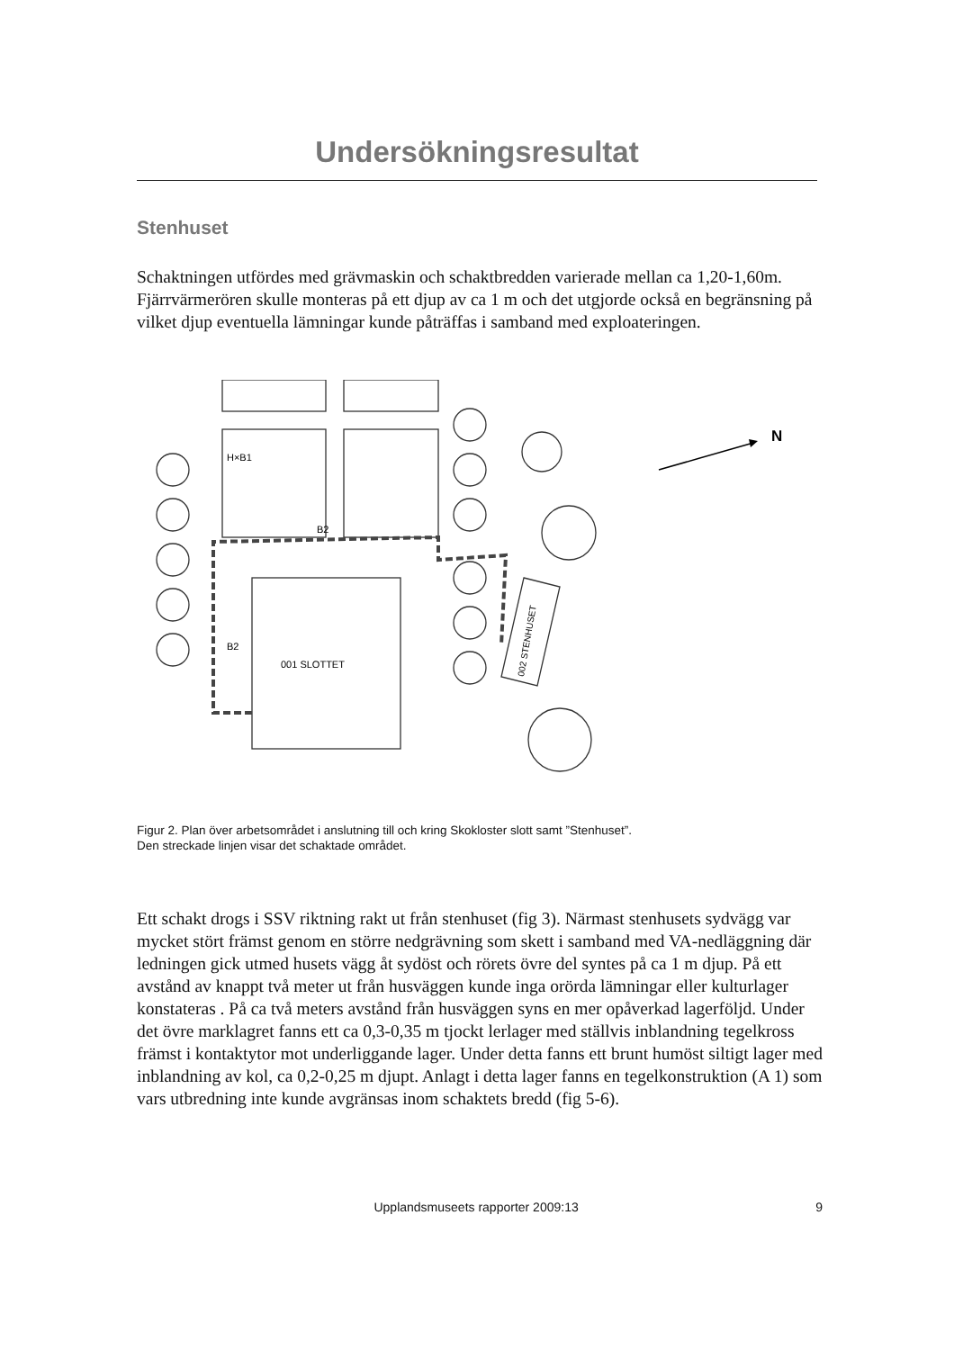Undersökningsresultat
Stenhuset
Schaktningen utfördes med grävmaskin och schaktbredden varierade mellan ca 1,20-1,60m. Fjärrvärmerören skulle monteras på ett djup av ca 1 m och det utgjorde också en begränsning på vilket djup eventuella lämningar kunde påträffas i samband med exploateringen.
001 SLOTTET
002 STENHUSET
H×B1
B2
B2
N
Figur 2. Plan över arbetsområdet i anslutning till och kring Skokloster slott samt ”Stenhuset”.
Den streckade linjen visar det schaktade området.
Ett schakt drogs i SSV riktning rakt ut från stenhuset (fig 3). Närmast stenhusets sydvägg var mycket stört främst genom en större nedgrävning som skett i samband med VA-nedläggning där ledningen gick utmed husets vägg åt sydöst och rörets övre del syntes på ca 1 m djup. På ett avstånd av knappt två meter ut från husväggen kunde inga orörda lämningar eller kulturlager konstateras . På ca två meters avstånd från husväggen syns en mer opåverkad lagerföljd. Under det övre marklagret fanns ett ca 0,3-0,35 m tjockt lerlager med ställvis inblandning tegelkross främst i kontaktytor mot underliggande lager. Under detta fanns ett brunt humöst siltigt lager med inblandning av kol, ca 0,2-0,25 m djupt. Anlagt i detta lager fanns en tegelkonstruktion (A 1) som vars utbredning inte kunde avgränsas inom schaktets bredd (fig 5-6).
Upplandsmuseets rapporter 2009:13 9